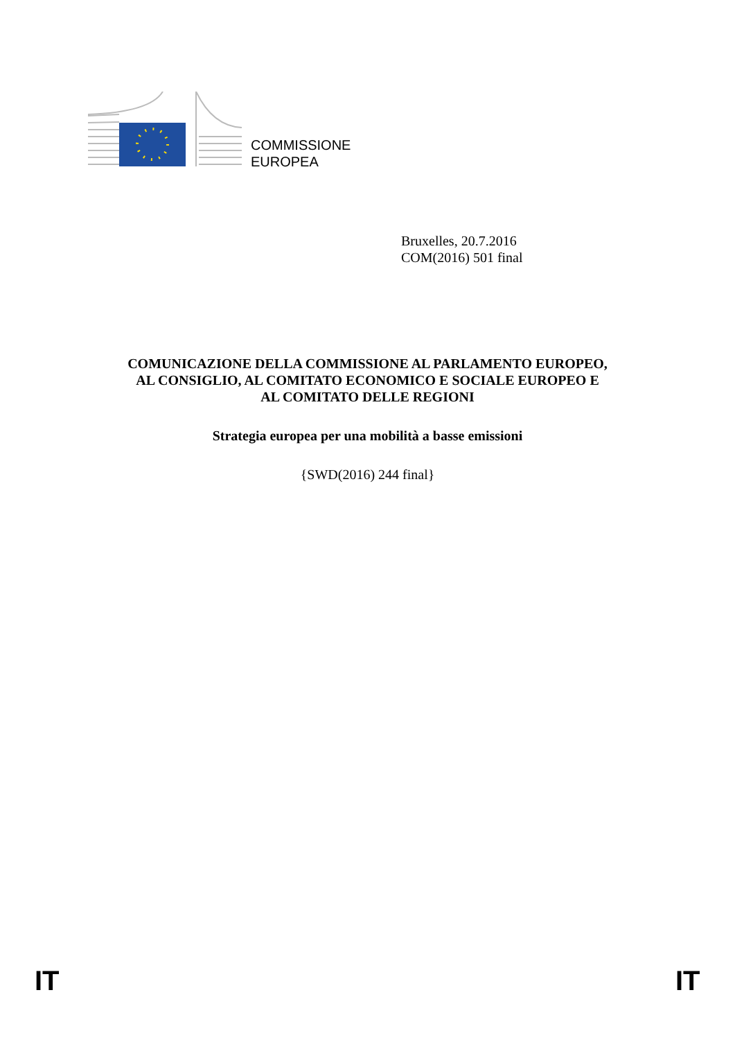COMMISSIONE
EUROPEA
Bruxelles, 20.7.2016
COM(2016) 501 final
COMUNICAZIONE DELLA COMMISSIONE AL PARLAMENTO EUROPEO,
AL CONSIGLIO, AL COMITATO ECONOMICO E SOCIALE EUROPEO E
AL COMITATO DELLE REGIONI
Strategia europea per una mobilità a basse emissioni
{SWD(2016) 244 final}
IT IT